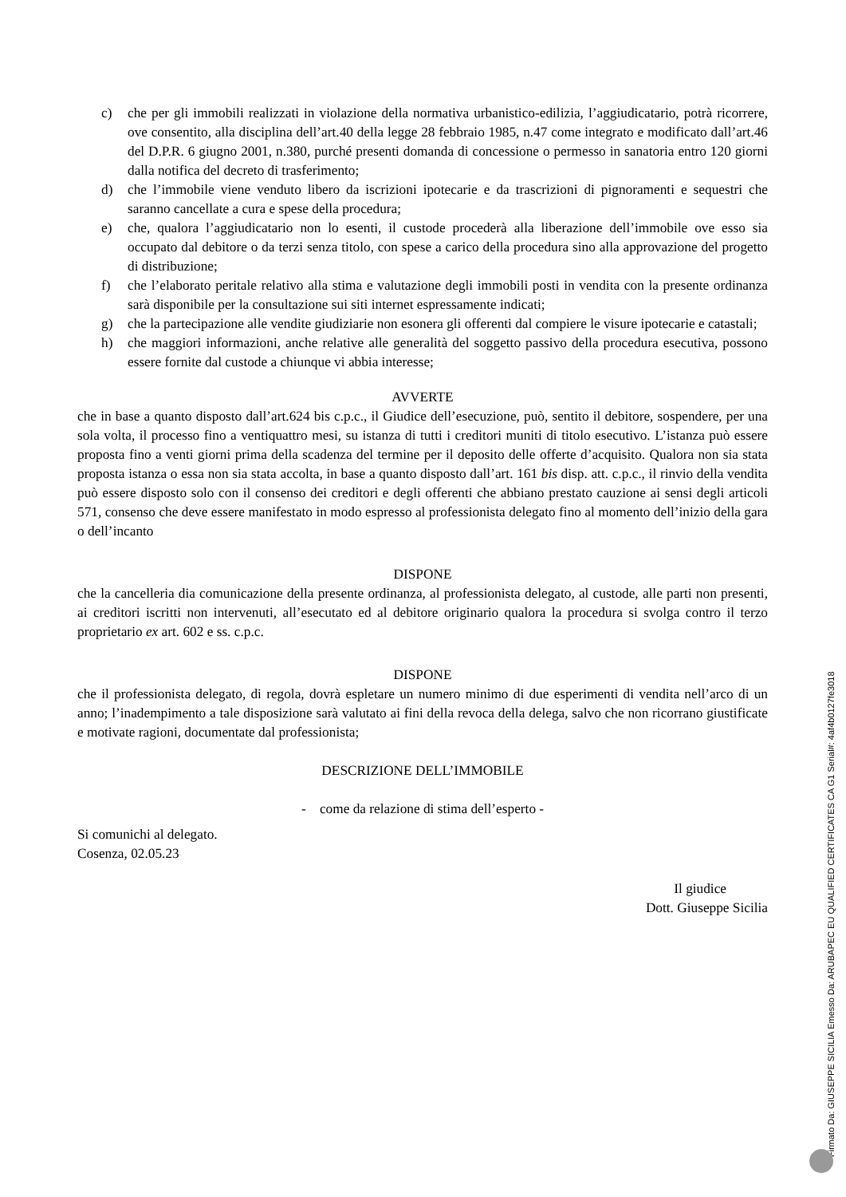c) che per gli immobili realizzati in violazione della normativa urbanistico-edilizia, l’aggiudicatario, potrà ricorrere, ove consentito, alla disciplina dell’art.40 della legge 28 febbraio 1985, n.47 come integrato e modificato dall’art.46 del D.P.R. 6 giugno 2001, n.380, purché presenti domanda di concessione o permesso in sanatoria entro 120 giorni dalla notifica del decreto di trasferimento;
d) che l’immobile viene venduto libero da iscrizioni ipotecarie e da trascrizioni di pignoramenti e sequestri che saranno cancellate a cura e spese della procedura;
e) che, qualora l’aggiudicatario non lo esenti, il custode procederà alla liberazione dell’immobile ove esso sia occupato dal debitore o da terzi senza titolo, con spese a carico della procedura sino alla approvazione del progetto di distribuzione;
f) che l’elaborato peritale relativo alla stima e valutazione degli immobili posti in vendita con la presente ordinanza sarà disponibile per la consultazione sui siti internet espressamente indicati;
g) che la partecipazione alle vendite giudiziarie non esonera gli offerenti dal compiere le visure ipotecarie e catastali;
h) che maggiori informazioni, anche relative alle generalità del soggetto passivo della procedura esecutiva, possono essere fornite dal custode a chiunque vi abbia interesse;
AVVERTE
che in base a quanto disposto dall’art.624 bis c.p.c., il Giudice dell’esecuzione, può, sentito il debitore, sospendere, per una sola volta, il processo fino a ventiquattro mesi, su istanza di tutti i creditori muniti di titolo esecutivo. L’istanza può essere proposta fino a venti giorni prima della scadenza del termine per il deposito delle offerte d’acquisito. Qualora non sia stata proposta istanza o essa non sia stata accolta, in base a quanto disposto dall’art. 161 bis disp. att. c.p.c., il rinvio della vendita può essere disposto solo con il consenso dei creditori e degli offerenti che abbiano prestato cauzione ai sensi degli articoli 571, consenso che deve essere manifestato in modo espresso al professionista delegato fino al momento dell’inizio della gara o dell’incanto
DISPONE
che la cancelleria dia comunicazione della presente ordinanza, al professionista delegato, al custode, alle parti non presenti, ai creditori iscritti non intervenuti, all’esecutato ed al debitore originario qualora la procedura si svolga contro il terzo proprietario ex art. 602 e ss. c.p.c.
DISPONE
che il professionista delegato, di regola, dovrà espletare un numero minimo di due esperimenti di vendita nell’arco di un anno; l’inadempimento a tale disposizione sarà valutato ai fini della revoca della delega, salvo che non ricorrano giustificate e motivate ragioni, documentate dal professionista;
DESCRIZIONE DELL’IMMOBILE
- come da relazione di stima dell’esperto -
Si comunichi al delegato.
Cosenza, 02.05.23
Il giudice
Dott. Giuseppe Sicilia
Firmato Da: GIUSEPPE SICILIA Emesso Da: ARUBAPEC EU QUALIFIED CERTIFICATES CA G1 Serial#: 4af4b0127fe3018